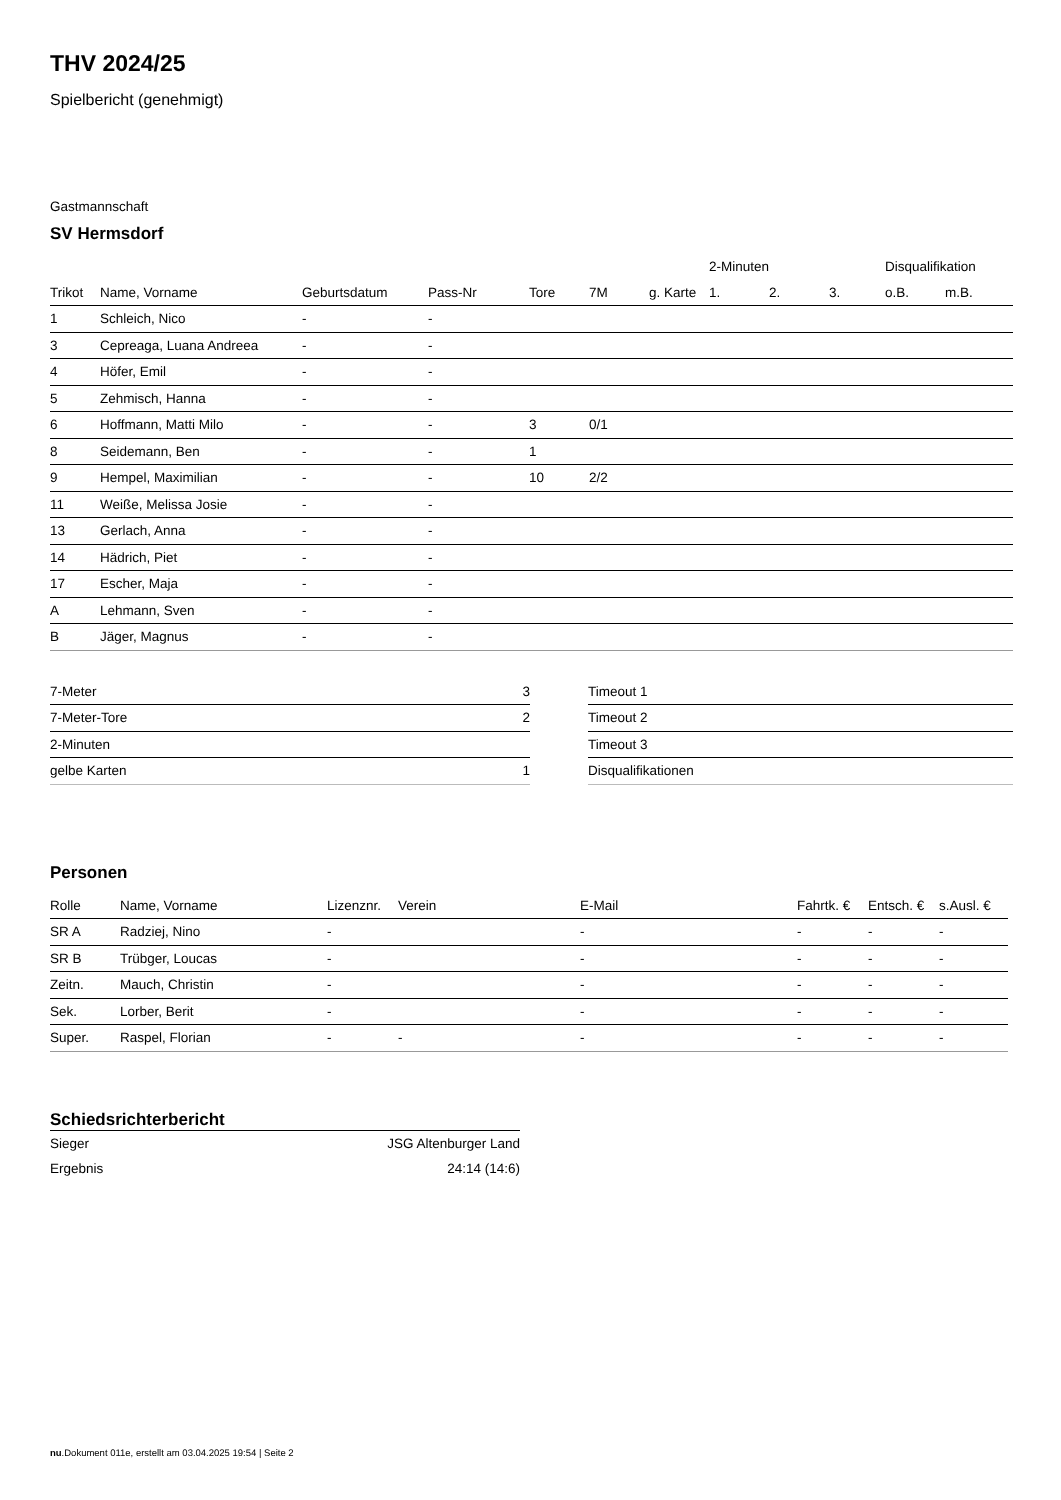THV 2024/25
Spielbericht (genehmigt)
Gastmannschaft
SV Hermsdorf
| | | | | | | | 2-Minuten | | | Disqualifikation | |
| --- | --- | --- | --- | --- | --- | --- | --- | --- | --- | --- | --- |
| Trikot | Name, Vorname | Geburtsdatum | Pass-Nr | Tore | 7M | g. Karte | 1. | 2. | 3. | o.B. | m.B. |
| 1 | Schleich, Nico | - | - | | | | | | | | |
| 3 | Cepreaga, Luana Andreea | - | - | | | | | | | | |
| 4 | Höfer, Emil | - | - | | | | | | | | |
| 5 | Zehmisch, Hanna | - | - | | | | | | | | |
| 6 | Hoffmann, Matti Milo | - | - | 3 | 0/1 | | | | | | |
| 8 | Seidemann, Ben | - | - | 1 | | | | | | | |
| 9 | Hempel, Maximilian | - | - | 10 | 2/2 | | | | | | |
| 11 | Weiße, Melissa Josie | - | - | | | | | | | | |
| 13 | Gerlach, Anna | - | - | | | | | | | | |
| 14 | Hädrich, Piet | - | - | | | | | | | | |
| 17 | Escher, Maja | - | - | | | | | | | | |
| A | Lehmann, Sven | - | - | | | | | | | | |
| B | Jäger, Magnus | - | - | | | | | | | | |
| 7-Meter | 3 |
| 7-Meter-Tore | 2 |
| 2-Minuten | |
| gelbe Karten | 1 |
| Timeout 1 |
| Timeout 2 |
| Timeout 3 |
| Disqualifikationen |
Personen
| Rolle | Name, Vorname | Lizenznr. | Verein | E-Mail | Fahrtk. € | Entsch. € | s.Ausl. € |
| --- | --- | --- | --- | --- | --- | --- | --- |
| SR A | Radziej, Nino | - | | - | - | - | - |
| SR B | Trübger, Loucas | - | | - | - | - | - |
| Zeitn. | Mauch, Christin | - | | - | - | - | - |
| Sek. | Lorber, Berit | - | | - | - | - | - |
| Super. | Raspel, Florian | - | - | - | - | - | - |
Schiedsrichterbericht
| Sieger | JSG Altenburger Land |
| Ergebnis | 24:14 (14:6) |
nu.Dokument 011e, erstellt am 03.04.2025 19:54 | Seite 2